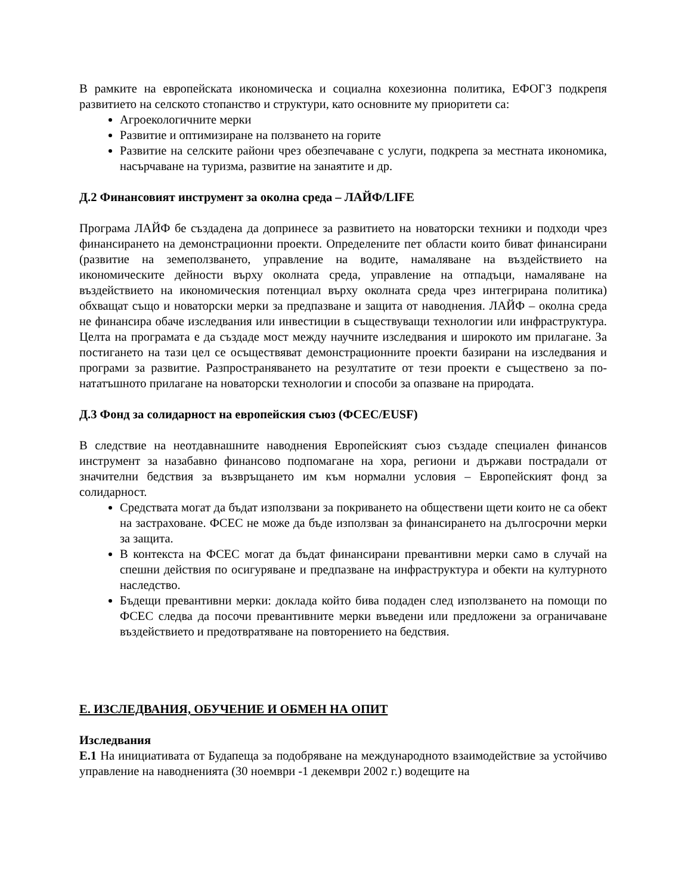В рамките на европейската икономическа и социална кохезионна политика, ЕФОГЗ подкрепя развитието на селското стопанство и структури, като основните му приоритети са:
Агроекологичните мерки
Развитие и оптимизиране на ползването на горите
Развитие на селските райони чрез обезпечаване с услуги, подкрепа за местната икономика, насърчаване на туризма, развитие на занаятите и др.
Д.2 Финансовият инструмент за околна среда – ЛАЙФ/LIFE
Програма ЛАЙФ бе създадена да допринесе за развитието на новаторски техники и подходи чрез финансирането на демонстрационни проекти. Определените пет области които биват финансирани (развитие на земеползването, управление на водите, намаляване на въздействието на икономическите дейности върху околната среда, управление на отпадъци, намаляване на въздействието на икономическия потенциал върху околната среда чрез интегрирана политика) обхващат също и новаторски мерки за предпазване и защита от наводнения. ЛАЙФ – околна среда не финансира обаче изследвания или инвестиции в съществуващи технологии или инфраструктура. Целта на програмата е да създаде мост между научните изследвания и широкото им прилагане. За постигането на тази цел се осъществяват демонстрационните проекти базирани на изследвания и програми за развитие. Разпространяването на резултатите от тези проекти е съществено за по-нататъшното прилагане на новаторски технологии и способи за опазване на природата.
Д.3 Фонд за солидарност на европейския съюз (ФСЕС/EUSF)
В следствие на неотдавнашните наводнения Европейският съюз създаде специален финансов инструмент за назабавно финансово подпомагане на хора, региони и държави пострадали от значителни бедствия за възвръщането им към нормални условия – Европейският фонд за солидарност.
Средствата могат да бъдат използвани за покриването на обществени щети които не са обект на застраховане. ФСЕС не може да бъде използван за финансирането на дългосрочни мерки за защита.
В контекста на ФСЕС могат да бъдат финансирани превантивни мерки само в случай на спешни действия по осигуряване и предпазване на инфраструктура и обекти на културното наследство.
Бъдещи превантивни мерки: доклада който бива подаден след използването на помощи по ФСЕС следва да посочи превантивните мерки въведени или предложени за ограничаване въздействието и предотвратяване на повторението на бедствия.
Е. ИЗСЛЕДВАНИЯ, ОБУЧЕНИЕ И ОБМЕН НА ОПИТ
Изследвания
Е.1 На инициативата от Будапеща за подобряване на международното взаимодействие за устойчиво управление на наводненията (30 ноември -1 декември 2002 г.) водещите на